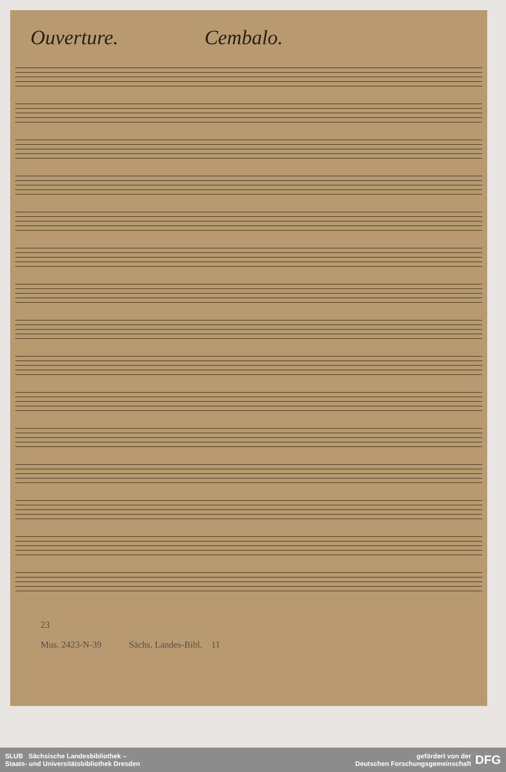Ouverture. Cembalo.
23
Mus. 2423-N-39 Sächs. Landes-Bibl. 11
SLUB Sächsische Landesbibliothek –
Staats- und Universitätsbibliothek Dresden
gefördert von der
Deutschen Forschungsgemeinschaft
DFG